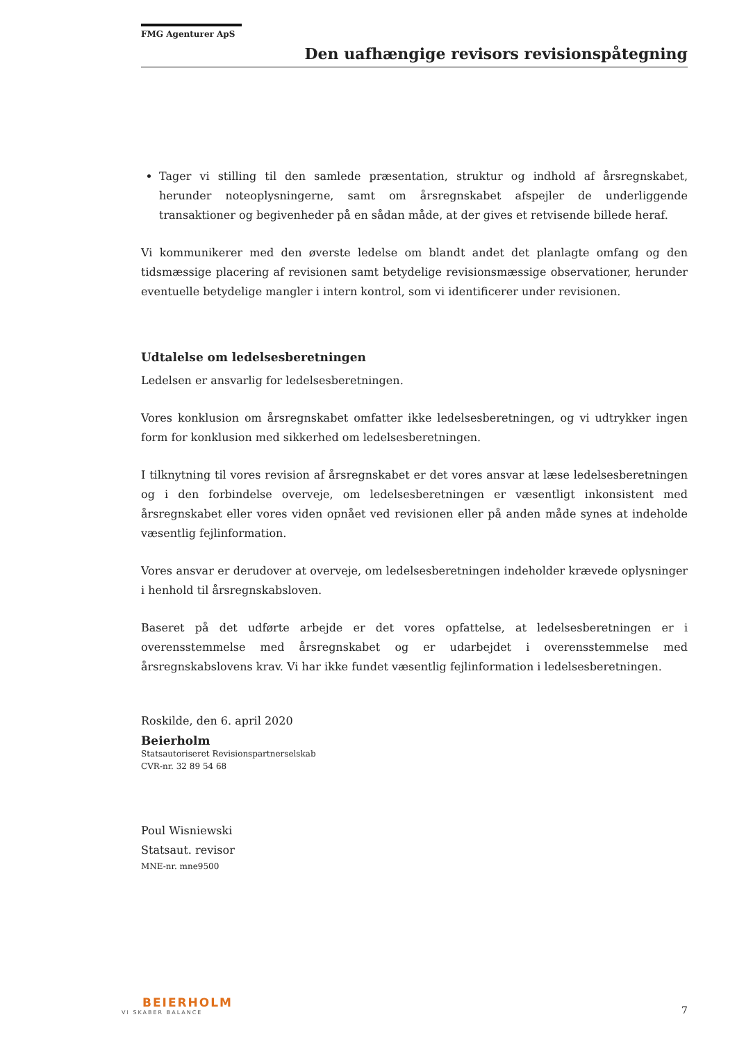FMG Agenturer ApS
Den uafhængige revisors revisionspåtegning
Tager vi stilling til den samlede præsentation, struktur og indhold af årsregnskabet, herunder noteoplysningerne, samt om årsregnskabet afspejler de underliggende transaktioner og begivenheder på en sådan måde, at der gives et retvisende billede heraf.
Vi kommunikerer med den øverste ledelse om blandt andet det planlagte omfang og den tidsmæssige placering af revisionen samt betydelige revisionsmæssige observationer, herunder eventuelle betydelige mangler i intern kontrol, som vi identificerer under revisionen.
Udtalelse om ledelsesberetningen
Ledelsen er ansvarlig for ledelsesberetningen.
Vores konklusion om årsregnskabet omfatter ikke ledelsesberetningen, og vi udtrykker ingen form for konklusion med sikkerhed om ledelsesberetningen.
I tilknytning til vores revision af årsregnskabet er det vores ansvar at læse ledelsesberetningen og i den forbindelse overveje, om ledelsesberetningen er væsentligt inkonsistent med årsregnskabet eller vores viden opnået ved revisionen eller på anden måde synes at indeholde væsentlig fejlinformation.
Vores ansvar er derudover at overveje, om ledelsesberetningen indeholder krævede oplysninger i henhold til årsregnskabsloven.
Baseret på det udførte arbejde er det vores opfattelse, at ledelsesberetningen er i overensstemmelse med årsregnskabet og er udarbejdet i overensstemmelse med årsregnskabslovens krav. Vi har ikke fundet væsentlig fejlinformation i ledelsesberetningen.
Roskilde, den 6. april 2020
Beierholm
Statsautoriseret Revisionspartnerselskab
CVR-nr. 32 89 54 68
Poul Wisniewski
Statsaut. revisor
MNE-nr. mne9500
BEIERHOLM
VI SKABER BALANCE
7